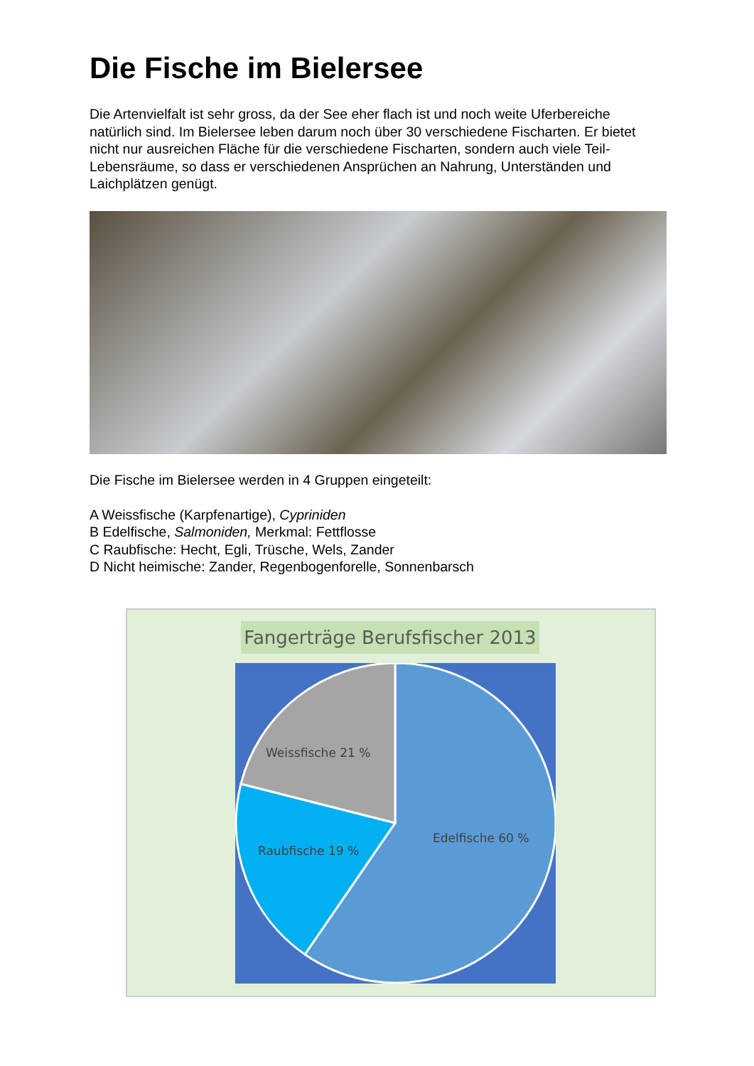Die Fische im Bielersee
Die Artenvielfalt ist sehr gross, da der See eher flach ist und noch weite Uferbereiche natürlich sind. Im Bielersee leben darum noch über 30 verschiedene Fischarten. Er bietet nicht nur ausreichen Fläche für die verschiedene Fischarten, sondern auch viele Teil-Lebensräume, so dass er verschiedenen Ansprüchen an Nahrung, Unterständen und Laichplätzen genügt.
Die Fische im Bielersee werden in 4 Gruppen eingeteilt:
A Weissfische (Karpfenartige), Cypriniden
B Edelfische, Salmoniden, Merkmal: Fettflosse
C Raubfische: Hecht, Egli, Trüsche, Wels, Zander
D Nicht heimische: Zander, Regenbogenforelle, Sonnenbarsch
Fangerträge Berufsfischer 2013
Weissfische 21 %
Edelfische 60 %
Raubfische 19 %